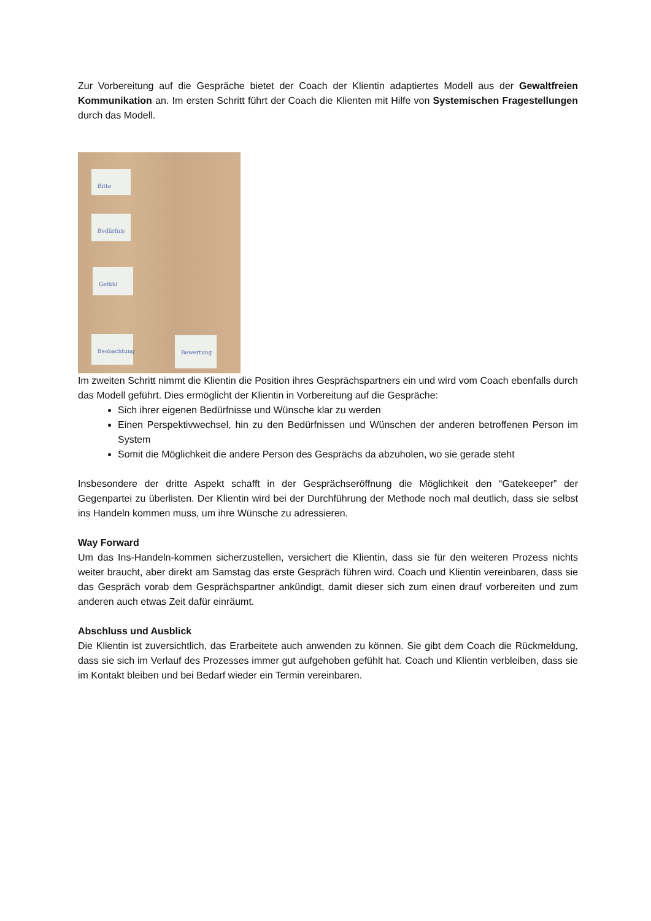Zur Vorbereitung auf die Gespräche bietet der Coach der Klientin adaptiertes Modell aus der Gewaltfreien Kommunikation an. Im ersten Schritt führt der Coach die Klienten mit Hilfe von Systemischen Fragestellungen durch das Modell.
Bitte
Bedürfnis
Gefühl
Beobachtung Bewertung
Im zweiten Schritt nimmt die Klientin die Position ihres Gesprächspartners ein und wird vom Coach ebenfalls durch das Modell geführt. Dies ermöglicht der Klientin in Vorbereitung auf die Gespräche:
Sich ihrer eigenen Bedürfnisse und Wünsche klar zu werden
Einen Perspektivwechsel, hin zu den Bedürfnissen und Wünschen der anderen betroffenen Person im System
Somit die Möglichkeit die andere Person des Gesprächs da abzuholen, wo sie gerade steht
Insbesondere der dritte Aspekt schafft in der Gesprächseröffnung die Möglichkeit den “Gatekeeper” der Gegenpartei zu überlisten. Der Klientin wird bei der Durchführung der Methode noch mal deutlich, dass sie selbst ins Handeln kommen muss, um ihre Wünsche zu adressieren.
Way Forward
Um das Ins-Handeln-kommen sicherzustellen, versichert die Klientin, dass sie für den weiteren Prozess nichts weiter braucht, aber direkt am Samstag das erste Gespräch führen wird. Coach und Klientin vereinbaren, dass sie das Gespräch vorab dem Gesprächspartner ankündigt, damit dieser sich zum einen drauf vorbereiten und zum anderen auch etwas Zeit dafür einräumt.
Abschluss und Ausblick
Die Klientin ist zuversichtlich, das Erarbeitete auch anwenden zu können. Sie gibt dem Coach die Rückmeldung, dass sie sich im Verlauf des Prozesses immer gut aufgehoben gefühlt hat. Coach und Klientin verbleiben, dass sie im Kontakt bleiben und bei Bedarf wieder ein Termin vereinbaren.